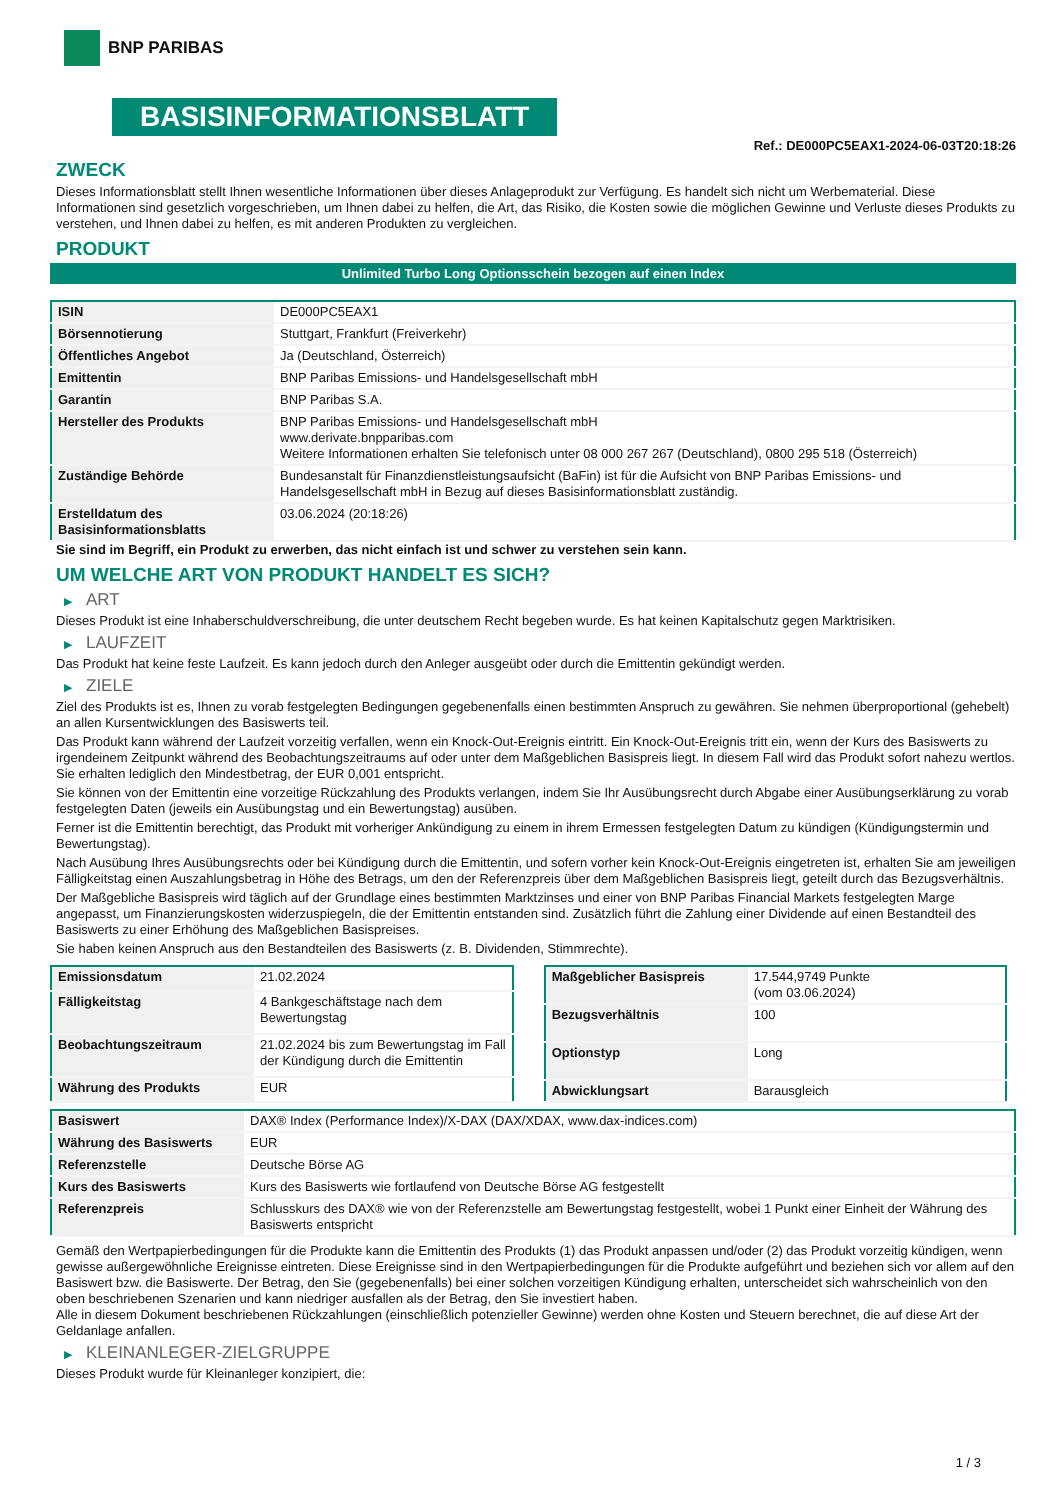BNP PARIBAS
BASISINFORMATIONSBLATT
Ref.: DE000PC5EAX1-2024-06-03T20:18:26
ZWECK
Dieses Informationsblatt stellt Ihnen wesentliche Informationen über dieses Anlageprodukt zur Verfügung. Es handelt sich nicht um Werbematerial. Diese Informationen sind gesetzlich vorgeschrieben, um Ihnen dabei zu helfen, die Art, das Risiko, die Kosten sowie die möglichen Gewinne und Verluste dieses Produkts zu verstehen, und Ihnen dabei zu helfen, es mit anderen Produkten zu vergleichen.
PRODUKT
Unlimited Turbo Long Optionsschein bezogen auf einen Index
| ISIN | DE000PC5EAX1 |
| Börsennotierung | Stuttgart, Frankfurt (Freiverkehr) |
| Öffentliches Angebot | Ja (Deutschland, Österreich) |
| Emittentin | BNP Paribas Emissions- und Handelsgesellschaft mbH |
| Garantin | BNP Paribas S.A. |
| Hersteller des Produkts | BNP Paribas Emissions- und Handelsgesellschaft mbH www.derivate.bnpparibas.com Weitere Informationen erhalten Sie telefonisch unter 08 000 267 267 (Deutschland), 0800 295 518 (Österreich) |
| Zuständige Behörde | Bundesanstalt für Finanzdienstleistungsaufsicht (BaFin) ist für die Aufsicht von BNP Paribas Emissions- und Handelsgesellschaft mbH in Bezug auf dieses Basisinformationsblatt zuständig. |
| Erstelldatum des Basisinformationsblatts | 03.06.2024 (20:18:26) |
Sie sind im Begriff, ein Produkt zu erwerben, das nicht einfach ist und schwer zu verstehen sein kann.
UM WELCHE ART VON PRODUKT HANDELT ES SICH?
▶ ART
Dieses Produkt ist eine Inhaberschuldverschreibung, die unter deutschem Recht begeben wurde. Es hat keinen Kapitalschutz gegen Marktrisiken.
▶ LAUFZEIT
Das Produkt hat keine feste Laufzeit. Es kann jedoch durch den Anleger ausgeübt oder durch die Emittentin gekündigt werden.
▶ ZIELE
Ziel des Produkts ist es, Ihnen zu vorab festgelegten Bedingungen gegebenenfalls einen bestimmten Anspruch zu gewähren. Sie nehmen überproportional (gehebelt) an allen Kursentwicklungen des Basiswerts teil.
Das Produkt kann während der Laufzeit vorzeitig verfallen, wenn ein Knock-Out-Ereignis eintritt. Ein Knock-Out-Ereignis tritt ein, wenn der Kurs des Basiswerts zu irgendeinem Zeitpunkt während des Beobachtungszeitraums auf oder unter dem Maßgeblichen Basispreis liegt. In diesem Fall wird das Produkt sofort nahezu wertlos. Sie erhalten lediglich den Mindestbetrag, der EUR 0,001 entspricht.
Sie können von der Emittentin eine vorzeitige Rückzahlung des Produkts verlangen, indem Sie Ihr Ausübungsrecht durch Abgabe einer Ausübungserklärung zu vorab festgelegten Daten (jeweils ein Ausübungstag und ein Bewertungstag) ausüben.
Ferner ist die Emittentin berechtigt, das Produkt mit vorheriger Ankündigung zu einem in ihrem Ermessen festgelegten Datum zu kündigen (Kündigungstermin und Bewertungstag).
Nach Ausübung Ihres Ausübungsrechts oder bei Kündigung durch die Emittentin, und sofern vorher kein Knock-Out-Ereignis eingetreten ist, erhalten Sie am jeweiligen Fälligkeitstag einen Auszahlungsbetrag in Höhe des Betrags, um den der Referenzpreis über dem Maßgeblichen Basispreis liegt, geteilt durch das Bezugsverhältnis.
Der Maßgebliche Basispreis wird täglich auf der Grundlage eines bestimmten Marktzinses und einer von BNP Paribas Financial Markets festgelegten Marge angepasst, um Finanzierungskosten widerzuspiegeln, die der Emittentin entstanden sind. Zusätzlich führt die Zahlung einer Dividende auf einen Bestandteil des Basiswerts zu einer Erhöhung des Maßgeblichen Basispreises.
Sie haben keinen Anspruch aus den Bestandteilen des Basiswerts (z. B. Dividenden, Stimmrechte).
| Emissionsdatum | 21.02.2024 |
| Fälligkeitstag | 4 Bankgeschäftstage nach dem Bewertungstag |
| Beobachtungszeitraum | 21.02.2024 bis zum Bewertungstag im Fall der Kündigung durch die Emittentin |
| Währung des Produkts | EUR |
| Maßgeblicher Basispreis | 17.544,9749 Punkte (vom 03.06.2024) |
| Bezugsverhältnis | 100 |
| Optionstyp | Long |
| Abwicklungsart | Barausgleich |
| Basiswert | DAX® Index (Performance Index)/X-DAX (DAX/XDAX, www.dax-indices.com) |
| Währung des Basiswerts | EUR |
| Referenzstelle | Deutsche Börse AG |
| Kurs des Basiswerts | Kurs des Basiswerts wie fortlaufend von Deutsche Börse AG festgestellt |
| Referenzpreis | Schlusskurs des DAX® wie von der Referenzstelle am Bewertungstag festgestellt, wobei 1 Punkt einer Einheit der Währung des Basiswerts entspricht |
Gemäß den Wertpapierbedingungen für die Produkte kann die Emittentin des Produkts (1) das Produkt anpassen und/oder (2) das Produkt vorzeitig kündigen, wenn gewisse außergewöhnliche Ereignisse eintreten. Diese Ereignisse sind in den Wertpapierbedingungen für die Produkte aufgeführt und beziehen sich vor allem auf den Basiswert bzw. die Basiswerte. Der Betrag, den Sie (gegebenenfalls) bei einer solchen vorzeitigen Kündigung erhalten, unterscheidet sich wahrscheinlich von den oben beschriebenen Szenarien und kann niedriger ausfallen als der Betrag, den Sie investiert haben.
Alle in diesem Dokument beschriebenen Rückzahlungen (einschließlich potenzieller Gewinne) werden ohne Kosten und Steuern berechnet, die auf diese Art der Geldanlage anfallen.
▶ KLEINANLEGER-ZIELGRUPPE
Dieses Produkt wurde für Kleinanleger konzipiert, die:
1 / 3